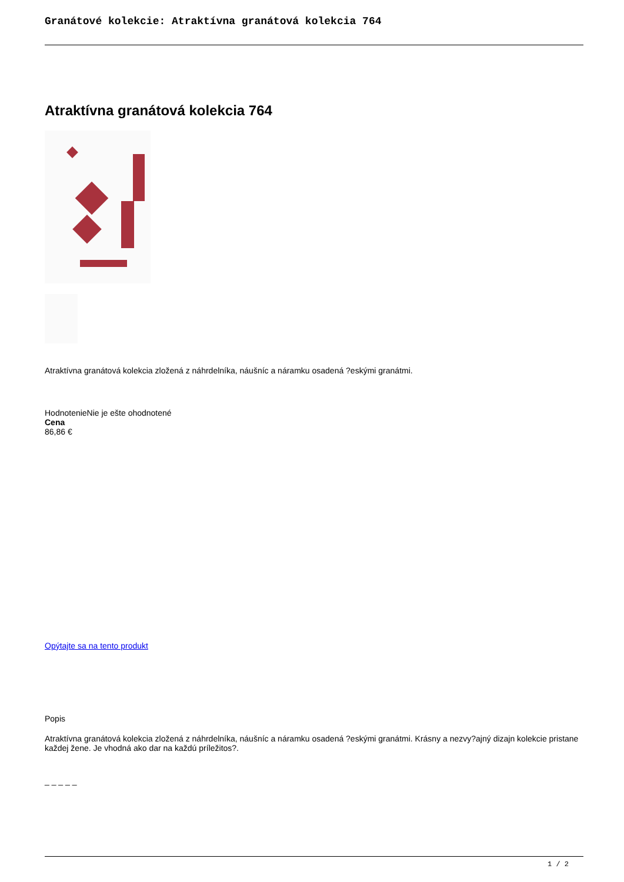Granátové kolekcie: Atraktívna granátová kolekcia 764
Atraktívna granátová kolekcia 764
Atraktívna granátová kolekcia zložená z náhrdelníka, náušníc a náramku osadená ?eskými granátmi.
HodnotenieNie je ešte ohodnotené
Cena
86,86 €
Opýtajte sa na tento produkt
Popis
Atraktívna granátová kolekcia zložená z náhrdelníka, náušníc a náramku osadená ?eskými granátmi. Krásny a nezvy?ajný dizajn kolekcie pristane každej žene. Je vhodná ako dar na každú príležitos?.
_ _ _ _ _
1 / 2